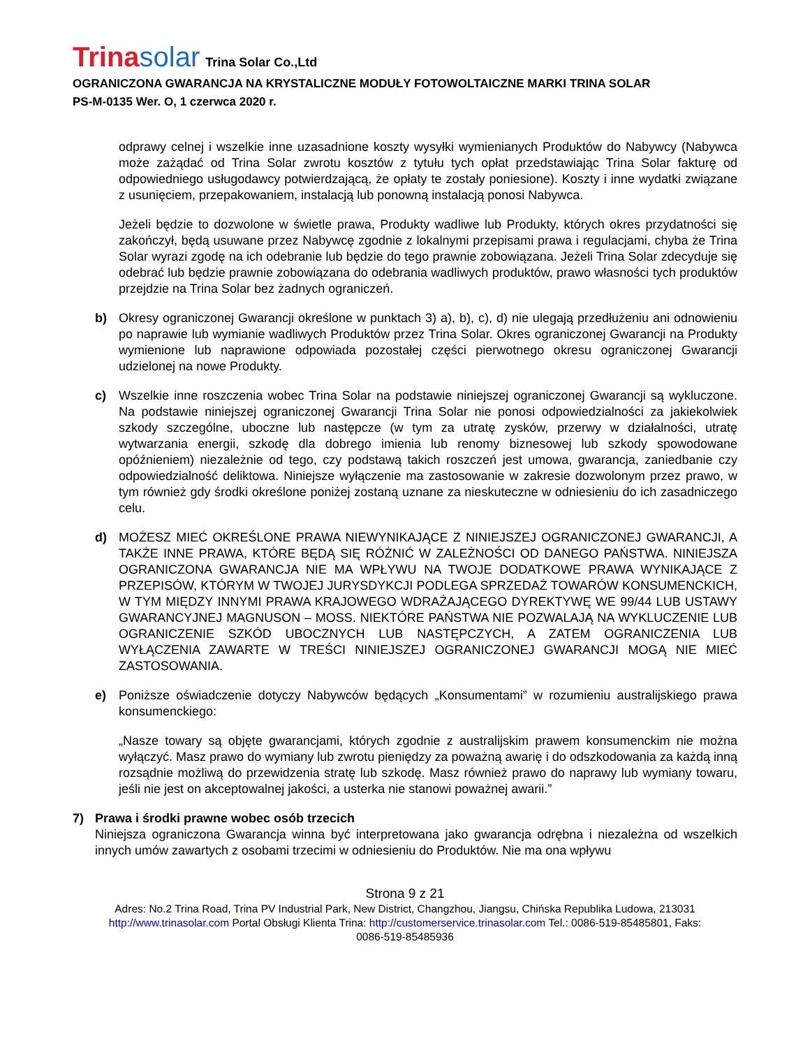Trinasolar Trina Solar Co.,Ltd
OGRANICZONA GWARANCJA NA KRYSTALICZNE MODUŁY FOTOWOLTAICZNE MARKI TRINA SOLAR
PS-M-0135 Wer. O, 1 czerwca 2020 r.
odprawy celnej i wszelkie inne uzasadnione koszty wysyłki wymienianych Produktów do Nabywcy (Nabywca może zażądać od Trina Solar zwrotu kosztów z tytułu tych opłat przedstawiając Trina Solar fakturę od odpowiedniego usługodawcy potwierdzającą, że opłaty te zostały poniesione). Koszty i inne wydatki związane z usunięciem, przepakowaniem, instalacją lub ponowną instalacją ponosi Nabywca.
Jeżeli będzie to dozwolone w świetle prawa, Produkty wadliwe lub Produkty, których okres przydatności się zakończył, będą usuwane przez Nabywcę zgodnie z lokalnymi przepisami prawa i regulacjami, chyba że Trina Solar wyrazi zgodę na ich odebranie lub będzie do tego prawnie zobowiązana. Jeżeli Trina Solar zdecyduje się odebrać lub będzie prawnie zobowiązana do odebrania wadliwych produktów, prawo własności tych produktów przejdzie na Trina Solar bez żadnych ograniczeń.
b) Okresy ograniczonej Gwarancji określone w punktach 3) a), b), c), d) nie ulegają przedłużeniu ani odnowieniu po naprawie lub wymianie wadliwych Produktów przez Trina Solar. Okres ograniczonej Gwarancji na Produkty wymienione lub naprawione odpowiada pozostałej części pierwotnego okresu ograniczonej Gwarancji udzielonej na nowe Produkty.
c) Wszelkie inne roszczenia wobec Trina Solar na podstawie niniejszej ograniczonej Gwarancji są wykluczone. Na podstawie niniejszej ograniczonej Gwarancji Trina Solar nie ponosi odpowiedzialności za jakiekolwiek szkody szczególne, uboczne lub następcze (w tym za utratę zysków, przerwy w działalności, utratę wytwarzania energii, szkodę dla dobrego imienia lub renomy biznesowej lub szkody spowodowane opóźnieniem) niezależnie od tego, czy podstawą takich roszczeń jest umowa, gwarancja, zaniedbanie czy odpowiedzialność deliktowa. Niniejsze wyłączenie ma zastosowanie w zakresie dozwolonym przez prawo, w tym również gdy środki określone poniżej zostaną uznane za nieskuteczne w odniesieniu do ich zasadniczego celu.
d) MOŻESZ MIEĆ OKREŚLONE PRAWA NIEWYNIKAJĄCE Z NINIEJSZEJ OGRANICZONEJ GWARANCJI, A TAKŻE INNE PRAWA, KTÓRE BĘDĄ SIĘ RÓŻNIĆ W ZALEŻNOŚCI OD DANEGO PAŃSTWA. NINIEJSZA OGRANICZONA GWARANCJA NIE MA WPŁYWU NA TWOJE DODATKOWE PRAWA WYNIKAJĄCE Z PRZEPISÓW, KTÓRYM W TWOJEJ JURYSDYKCJI PODLEGA SPRZEDAŻ TOWARÓW KONSUMENCKICH, W TYM MIĘDZY INNYMI PRAWA KRAJOWEGO WDRAŻAJĄCEGO DYREKTYWĘ WE 99/44 LUB USTAWY GWARANCYJNEJ MAGNUSON – MOSS. NIEKTÓRE PAŃSTWA NIE POZWALAJĄ NA WYKLUCZENIE LUB OGRANICZENIE SZKÓD UBOCZNYCH LUB NASTĘPCZYCH, A ZATEM OGRANICZENIA LUB WYŁĄCZENIA ZAWARTE W TREŚCI NINIEJSZEJ OGRANICZONEJ GWARANCJI MOGĄ NIE MIEĆ ZASTOSOWANIA.
e) Poniższe oświadczenie dotyczy Nabywców będących „Konsumentami” w rozumieniu australijskiego prawa konsumenckiego:
„Nasze towary są objęte gwarancjami, których zgodnie z australijskim prawem konsumenckim nie można wyłączyć. Masz prawo do wymiany lub zwrotu pieniędzy za poważną awarię i do odszkodowania za każdą inną rozsądnie możliwą do przewidzenia stratę lub szkodę. Masz również prawo do naprawy lub wymiany towaru, jeśli nie jest on akceptowalnej jakości, a usterka nie stanowi poważnej awarii.”
7) Prawa i środki prawne wobec osób trzecich
Niniejsza ograniczona Gwarancja winna być interpretowana jako gwarancja odrębna i niezależna od wszelkich innych umów zawartych z osobami trzecimi w odniesieniu do Produktów. Nie ma ona wpływu
Strona 9 z 21
Adres: No.2 Trina Road, Trina PV Industrial Park, New District, Changzhou, Jiangsu, Chińska Republika Ludowa, 213031
http://www.trinasolar.com Portal Obsługi Klienta Trina: http://customerservice.trinasolar.com Tel.: 0086-519-85485801, Faks:
0086-519-85485936